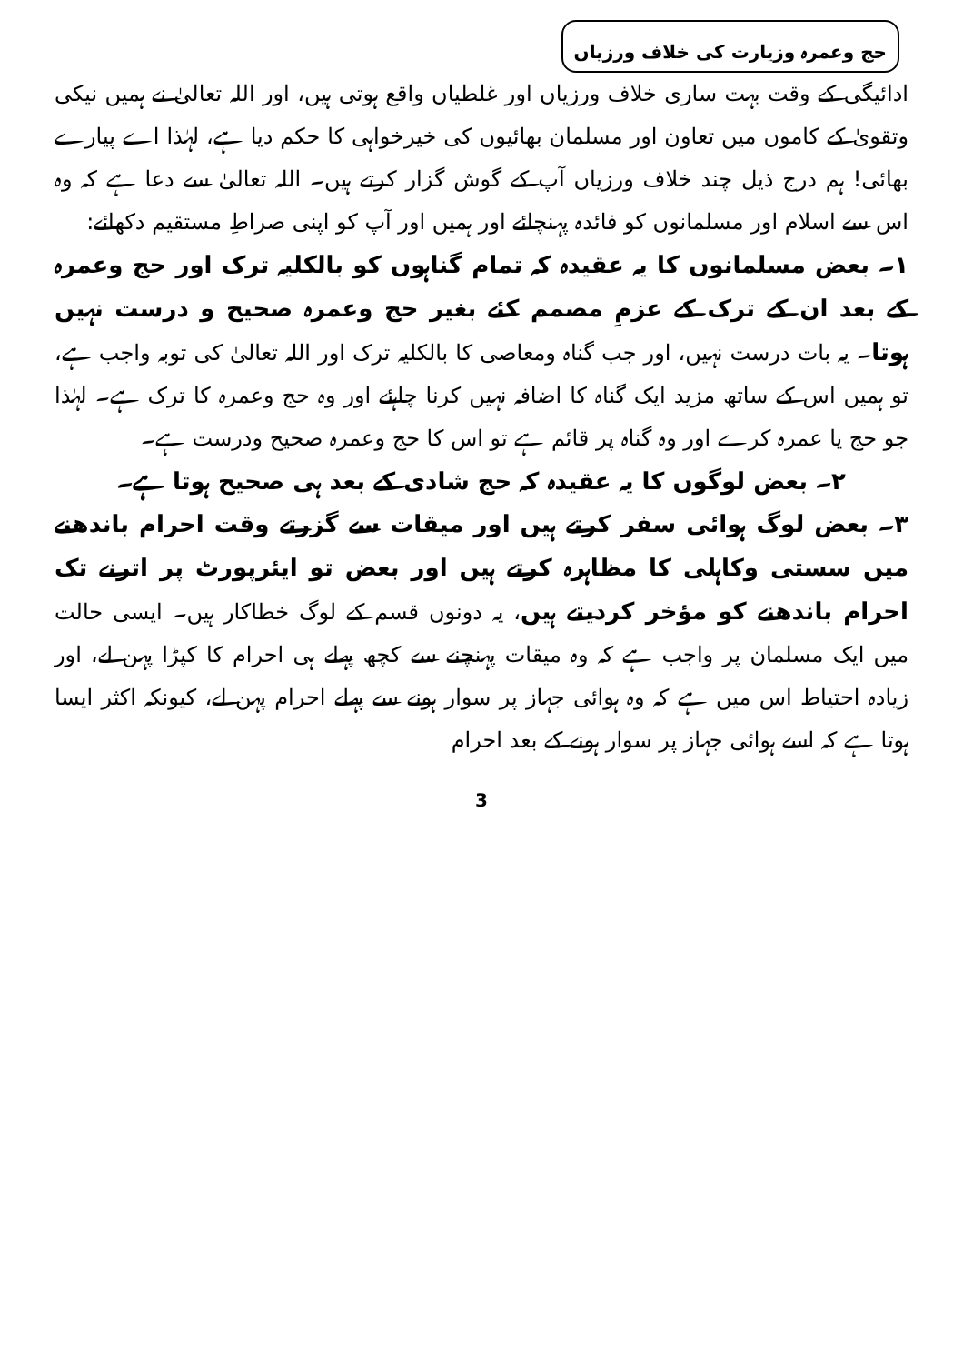حج وعمرہ وزیارت کی خلاف ورزیاں
ادائیگی کے وقت بہت ساری خلاف ورزیاں اور غلطیاں واقع ہوتی ہیں، اور اللہ تعالیٰ نے ہمیں نیکی وتقویٰ کے کاموں میں تعاون اور مسلمان بھائیوں کی خیرخواہی کا حکم دیا ہے، لہٰذا اے پیارے بھائی! ہم درج ذیل چند خلاف ورزیاں آپ کے گوش گزار کرتے ہیں۔ اللہ تعالیٰ سے دعا ہے کہ وہ اس سے اسلام اور مسلمانوں کو فائدہ پہنچائے اور ہمیں اور آپ کو اپنی صراطِ مستقیم دکھائے:
۱۔ بعض مسلمانوں کا یہ عقیدہ کہ تمام گناہوں کو بالکلیہ ترک اور حج وعمرہ کے بعد ان کے ترک کے عزمِ مصمم کئے بغیر حج وعمرہ صحیح و درست نہیں ہوتا۔ یہ بات درست نہیں، اور جب گناہ ومعاصی کا بالکلیہ ترک اور اللہ تعالیٰ کی توبہ واجب ہے، تو ہمیں اس کے ساتھ مزید ایک گناہ کا اضافہ نہیں کرنا چاہئے اور وہ حج وعمرہ کا ترک ہے۔ لہٰذا جو حج یا عمرہ کرے اور وہ گناہ پر قائم ہے تو اس کا حج وعمرہ صحیح ودرست ہے۔
۲۔ بعض لوگوں کا یہ عقیدہ کہ حج شادی کے بعد ہی صحیح ہوتا ہے۔
۳۔ بعض لوگ ہوائی سفر کرتے ہیں اور میقات سے گزرتے وقت احرام باندھنے میں سستی وکاہلی کا مظاہرہ کرتے ہیں اور بعض تو ایئرپورٹ پر اترنے تک احرام باندھنے کو مؤخر کردیتے ہیں، یہ دونوں قسم کے لوگ خطاکار ہیں۔ ایسی حالت میں ایک مسلمان پر واجب ہے کہ وہ میقات پہنچنے سے کچھ پہلے ہی احرام کا کپڑا پہن لے، اور زیادہ احتیاط اس میں ہے کہ وہ ہوائی جہاز پر سوار ہونے سے پہلے احرام پہن لے، کیونکہ اکثر ایسا ہوتا ہے کہ اسے ہوائی جہاز پر سوار ہونے کے بعد احرام
3